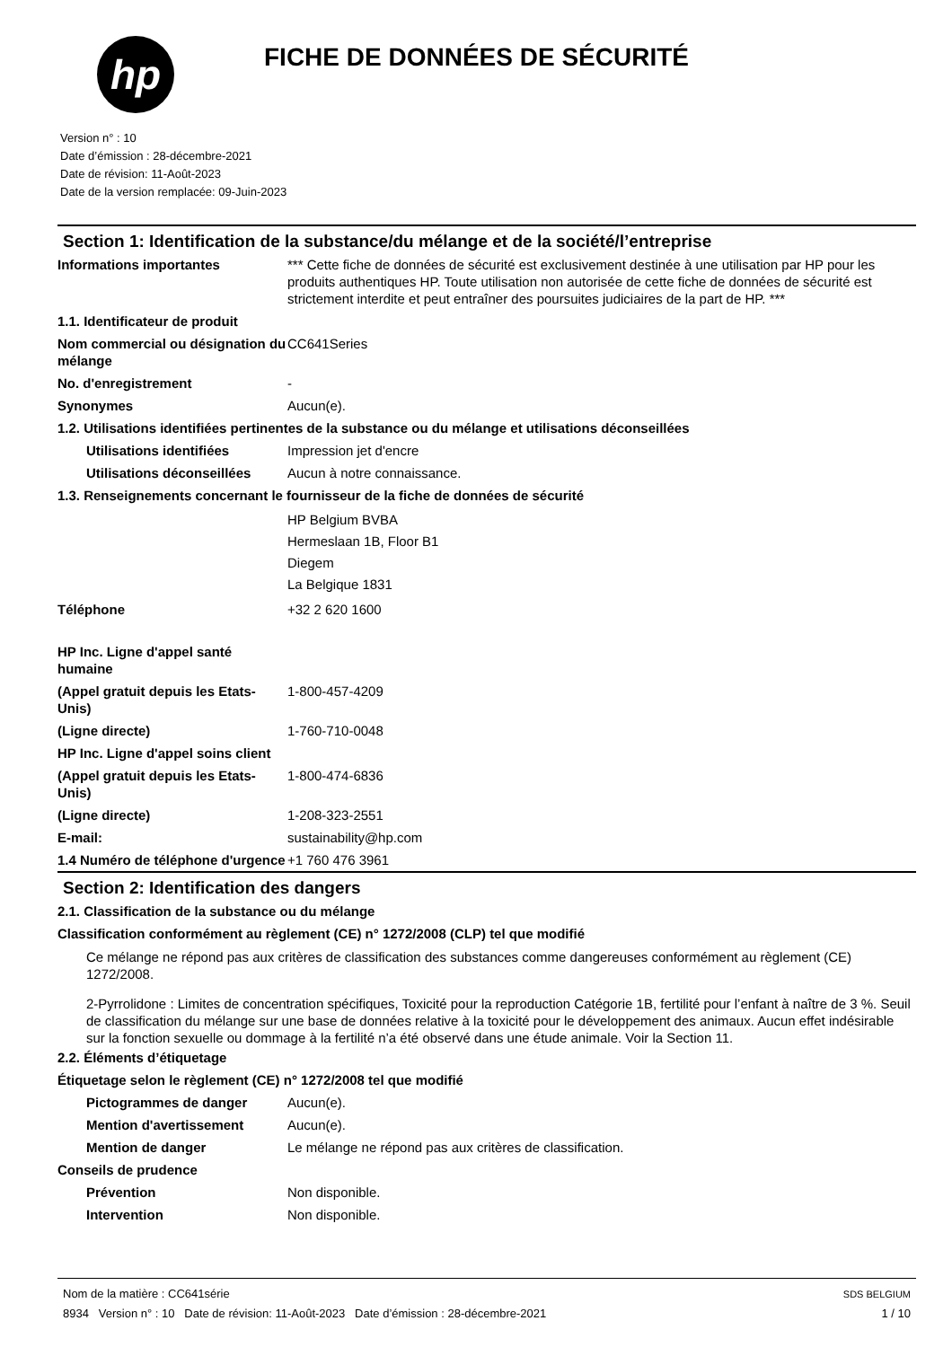hp
FICHE DE DONNÉES DE SÉCURITÉ
Version n° : 10
Date d’émission : 28-décembre-2021
Date de révision: 11-Août-2023
Date de la version remplacée: 09-Juin-2023
Section 1: Identification de la substance/du mélange et de la société/l’entreprise
Informations importantes *** Cette fiche de données de sécurité est exclusivement destinée à une utilisation par HP pour les produits authentiques HP. Toute utilisation non autorisée de cette fiche de données de sécurité est strictement interdite et peut entraîner des poursuites judiciaires de la part de HP. ***
1.1. Identificateur de produit
Nom commercial ou désignation du mélange
CC641Series
No. d'enregistrement -
Synonymes Aucun(e).
1.2. Utilisations identifiées pertinentes de la substance ou du mélange et utilisations déconseillées
Utilisations identifiées Impression jet d'encre
Utilisations déconseillées
Aucun à notre connaissance.
1.3. Renseignements concernant le fournisseur de la fiche de données de sécurité
HP Belgium BVBA
Hermeslaan 1B, Floor B1
Diegem
La Belgique 1831
Téléphone +32 2 620 1600
HP Inc. Ligne d'appel santé humaine
(Appel gratuit depuis les Etats-Unis)
1-800-457-4209
(Ligne directe) 1-760-710-0048
HP Inc. Ligne d'appel soins client
(Appel gratuit depuis les Etats-Unis)
1-800-474-6836
(Ligne directe) 1-208-323-2551
E-mail: sustainability@hp.com
1.4 Numéro de téléphone d'urgence
+1 760 476 3961
Section 2: Identification des dangers
2.1. Classification de la substance ou du mélange
Classification conformément au règlement (CE) n° 1272/2008 (CLP) tel que modifié
Ce mélange ne répond pas aux critères de classification des substances comme dangereuses conformément au règlement (CE) 1272/2008.
2-Pyrrolidone : Limites de concentration spécifiques, Toxicité pour la reproduction Catégorie 1B, fertilité pour l’enfant à naître de 3 %. Seuil de classification du mélange sur une base de données relative à la toxicité pour le développement des animaux. Aucun effet indésirable sur la fonction sexuelle ou dommage à la fertilité n’a été observé dans une étude animale. Voir la Section 11.
2.2. Éléments d’étiquetage
Étiquetage selon le règlement (CE) n° 1272/2008 tel que modifié
Pictogrammes de danger Aucun(e).
Mention d'avertissement Aucun(e).
Mention de danger Le mélange ne répond pas aux critères de classification.
Conseils de prudence
Prévention Non disponible.
Intervention Non disponible.
Nom de la matière : CC641série
8934 Version n° : 10 Date de révision: 11-Août-2023 Date d’émission : 28-décembre-2021
SDS BELGIUM
1 / 10